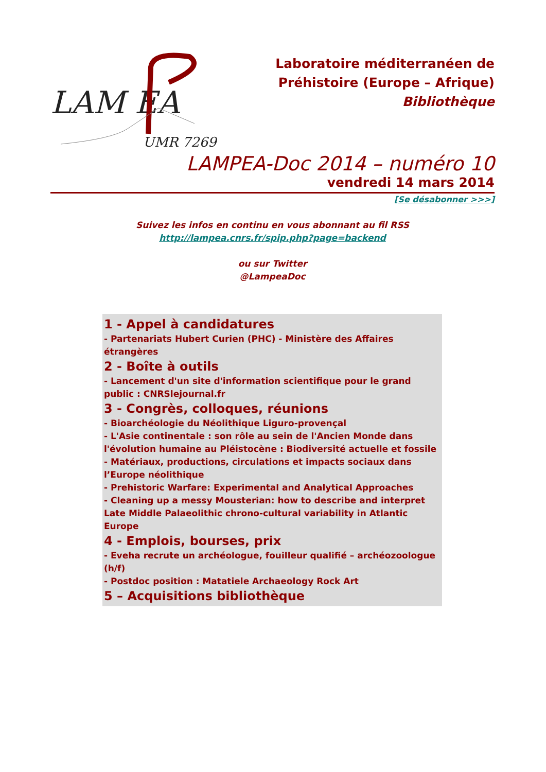LAM EA
UMR 7269
Laboratoire méditerranéen de
Préhistoire (Europe – Afrique)
Bibliothèque
LAMPEA-Doc 2014 – numéro 10
vendredi 14 mars 2014
[Se désabonner >>>]
Suivez les infos en continu en vous abonnant au fil RSS
http://lampea.cnrs.fr/spip.php?page=backend
ou sur Twitter
@LampeaDoc
1 - Appel à candidatures
- Partenariats Hubert Curien (PHC) - Ministère des Affaires étrangères
2 - Boîte à outils
- Lancement d'un site d'information scientifique pour le grand public : CNRSlejournal.fr
3 - Congrès, colloques, réunions
- Bioarchéologie du Néolithique Liguro-provençal
- L'Asie continentale : son rôle au sein de l'Ancien Monde dans l'évolution humaine au Pléistocène : Biodiversité actuelle et fossile
- Matériaux, productions, circulations et impacts sociaux dans l’Europe néolithique
- Prehistoric Warfare: Experimental and Analytical Approaches
- Cleaning up a messy Mousterian: how to describe and interpret Late Middle Palaeolithic chrono-cultural variability in Atlantic Europe
4 - Emplois, bourses, prix
- Eveha recrute un archéologue, fouilleur qualifié – archéozoologue (h/f)
- Postdoc position : Matatiele Archaeology Rock Art
5 – Acquisitions bibliothèque